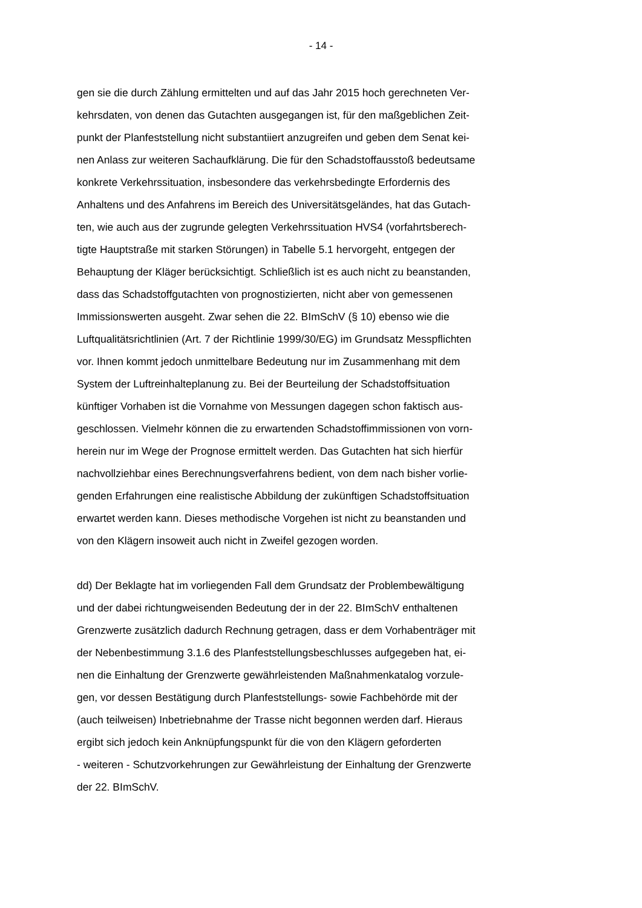- 14 -
gen sie die durch Zählung ermittelten und auf das Jahr 2015 hoch gerechneten Ver-
kehrsdaten, von denen das Gutachten ausgegangen ist, für den maßgeblichen Zeit-
punkt der Planfeststellung nicht substantiiert anzugreifen und geben dem Senat kei-
nen Anlass zur weiteren Sachaufklärung. Die für den Schadstoffausstoß bedeutsame
konkrete Verkehrssituation, insbesondere das verkehrsbedingte Erfordernis des
Anhaltens und des Anfahrens im Bereich des Universitätsgeländes, hat das Gutach-
ten, wie auch aus der zugrunde gelegten Verkehrssituation HVS4 (vorfahrtsberech-
tigte Hauptstraße mit starken Störungen) in Tabelle 5.1 hervorgeht, entgegen der
Behauptung der Kläger berücksichtigt. Schließlich ist es auch nicht zu beanstanden,
dass das Schadstoffgutachten von prognostizierten, nicht aber von gemessenen
Immissionswerten ausgeht. Zwar sehen die 22. BImSchV (§ 10) ebenso wie die
Luftqualitätsrichtlinien (Art. 7 der Richtlinie 1999/30/EG) im Grundsatz Messpflichten
vor. Ihnen kommt jedoch unmittelbare Bedeutung nur im Zusammenhang mit dem
System der Luftreinhalteplanung zu. Bei der Beurteilung der Schadstoffsituation
künftiger Vorhaben ist die Vornahme von Messungen dagegen schon faktisch aus-
geschlossen. Vielmehr können die zu erwartenden Schadstoffimmissionen von vorn-
herein nur im Wege der Prognose ermittelt werden. Das Gutachten hat sich hierfür
nachvollziehbar eines Berechnungsverfahrens bedient, von dem nach bisher vorlie-
genden Erfahrungen eine realistische Abbildung der zukünftigen Schadstoffsituation
erwartet werden kann. Dieses methodische Vorgehen ist nicht zu beanstanden und
von den Klägern insoweit auch nicht in Zweifel gezogen worden.
dd) Der Beklagte hat im vorliegenden Fall dem Grundsatz der Problembewältigung
und der dabei richtungweisenden Bedeutung der in der 22. BImSchV enthaltenen
Grenzwerte zusätzlich dadurch Rechnung getragen, dass er dem Vorhabenträger mit
der Nebenbestimmung 3.1.6 des Planfeststellungsbeschlusses aufgegeben hat, ei-
nen die Einhaltung der Grenzwerte gewährleistenden Maßnahmenkatalog vorzule-
gen, vor dessen Bestätigung durch Planfeststellungs- sowie Fachbehörde mit der
(auch teilweisen) Inbetriebnahme der Trasse nicht begonnen werden darf. Hieraus
ergibt sich jedoch kein Anknüpfungspunkt für die von den Klägern geforderten
- weiteren - Schutzvorkehrungen zur Gewährleistung der Einhaltung der Grenzwerte
der 22. BImSchV.